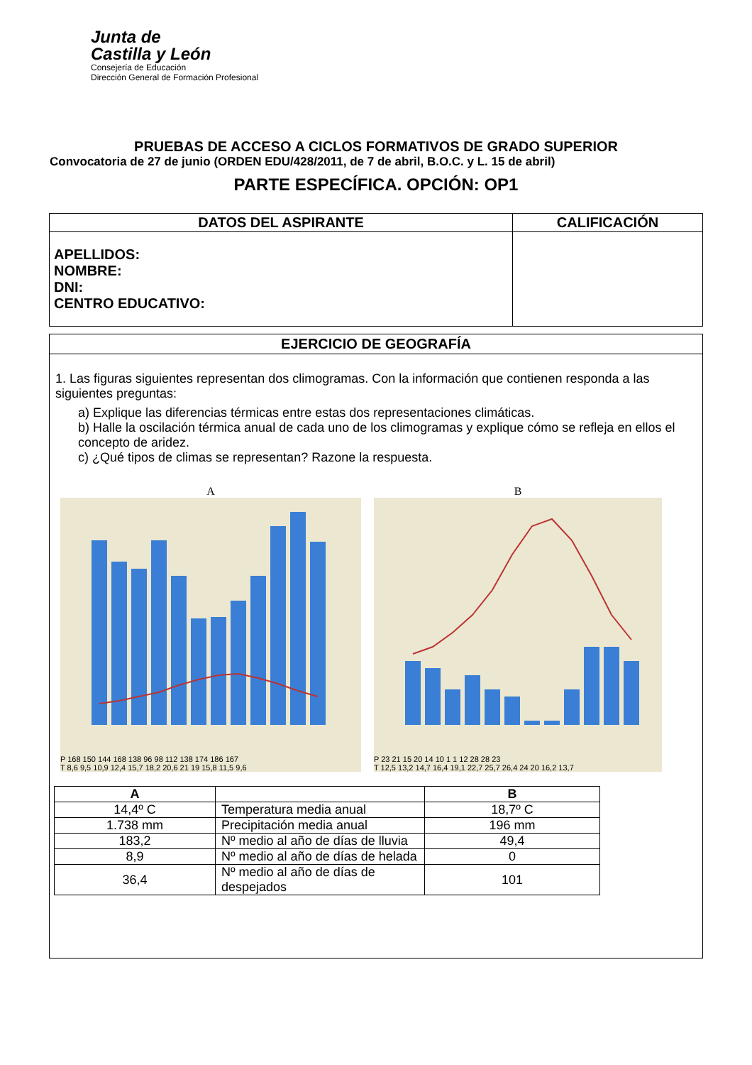Junta de
Castilla y León
Consejería de Educación
Dirección General de Formación Profesional
PRUEBAS DE ACCESO A CICLOS FORMATIVOS DE GRADO SUPERIOR
Convocatoria de 27 de junio (ORDEN EDU/428/2011, de 7 de abril, B.O.C. y L. 15 de abril)
PARTE ESPECÍFICA. OPCIÓN: OP1
| DATOS DEL ASPIRANTE | CALIFICACIÓN |
| --- | --- |
| APELLIDOS: NOMBRE: DNI: CENTRO EDUCATIVO: | |
EJERCICIO DE GEOGRAFÍA
1. Las figuras siguientes representan dos climogramas. Con la información que contienen responda a las siguientes preguntas:
a) Explique las diferencias térmicas entre estas dos representaciones climáticas.
b) Halle la oscilación térmica anual de cada uno de los climogramas y explique cómo se refleja en ellos el concepto de aridez.
c) ¿Qué tipos de climas se representan? Razone la respuesta.
A
P 168 150 144 168 138 96 98 112 138 174 186 167
T 8,6 9,5 10,9 12,4 15,7 18,2 20,6 21 19 15,8 11,5 9,6
B
P 23 21 15 20 14 10 1 1 12 28 28 23
T 12,5 13,2 14,7 16,4 19,1 22,7 25,7 26,4 24 20 16,2 13,7
| A | | B |
| --- | --- | --- |
| 14,4º C | Temperatura media anual | 18,7º C |
| 1.738 mm | Precipitación media anual | 196 mm |
| 183,2 | Nº medio al año de días de lluvia | 49,4 |
| 8,9 | Nº medio al año de días de helada | 0 |
| 36,4 | Nº medio al año de días de despejados | 101 |